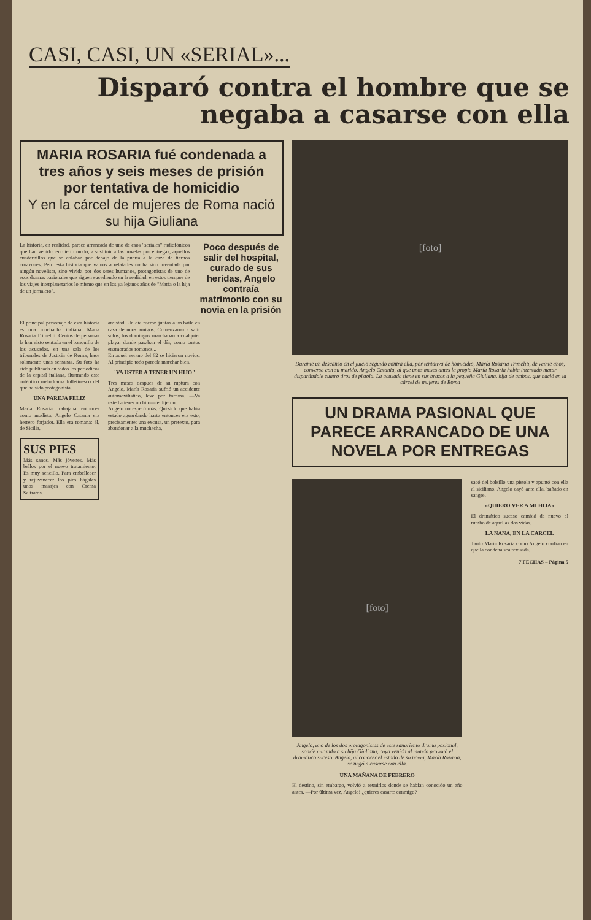CASI, CASI, UN «SERIAL»...
Disparó contra el hombre que se negaba a casarse con ella
MARIA ROSARIA fué condenada a tres años y seis meses de prisión por tentativa de homicidio
Y en la cárcel de mujeres de Roma nació su hija Giuliana
La historia, en realidad, parece arrancada de uno de esos "seriales" radiofónicos que han venido, en cierto modo, a sustituir a las novelas por entregas, aquellos cuadernillos que se colaban por debajo de la puerta a la caza de tiernos corazones. Pero esta historia que vamos a relatarles no ha sido inventada por ningún novelista, sino vivida por dos seres humanos, protagonistas de uno de esos dramas pasionales que siguen sucediendo en la realidad, en estos tiempos de los viajes interplanetarios lo mismo que en los ya lejanos años de "María o la hija de un jornalero".
Poco después de salir del hospital, curado de sus heridas, Angelo contraía matrimonio con su novia en la prisión
El principal personaje de esta historia es una muchacha italiana, María Rosaria Trimeliti. Centos de personas la han visto sentada en el banquillo de los acusados, en una sala de los tribunales de Justicia de Roma, hace solamente unas semanas. Su foto ha sido publicada en todos los periódicos de la capital italiana, ilustrando este auténtico melodrama folletinesco del que ha sido protagonista.
UNA PAREJA FELIZ
María Rosaria trabajaba entonces como modista. Angelo Catania era herrero forjador. Ella era romana; él, de Sicilia.
SUS PIES
Más sanos, Más jóvenes, Más bellos por el nuevo tratamiento. Es muy sencillo. Para embellecer y rejuvenecer los pies hágales unos masajes con Crema Saltratos.
amistad. Un día fueron juntos a un baile en casa de unos amigos. Comenzaron a salir solos; los domingos marchaban a cualquier playa, donde pasaban el día, como tantos enamorados romanos...
En aquel verano del 62 se hicieron novios. Al principio todo parecía marchar bien.
"VA USTED A TENER UN HIJO"
Tres meses después de su ruptura con Angelo, María Rosaria sufrió un accidente automovilístico, leve por fortuna. —Va usted a tener un hijo—le dijeron.
Angelo no esperó más. Quizá lo que había estado aguardando hasta entonces era esto, precisamente: una excusa, un pretexto, para abandonar a la muchacha.
[foto]
Durante un descanso en el juicio seguido contra ella, por tentativa de homicidio, María Rosaria Trimeliti, de veinte años, conversa con su marido, Angelo Catania, al que unos meses antes la propia María Rosaria había intentado matar disparándole cuatro tiros de pistola. La acusada tiene en sus brazos a la pequeña Giuliana, hija de ambos, que nació en la cárcel de mujeres de Roma
UN DRAMA PASIONAL QUE PARECE ARRANCADO DE UNA NOVELA POR ENTREGAS
[foto]
Angelo, uno de los dos protagonistas de este sangriento drama pasional, sonríe mirando a su hija Giuliana, cuya venida al mundo provocó el dramático suceso. Angelo, al conocer el estado de su novia, María Rosaria, se negó a casarse con ella.
UNA MAÑANA DE FEBRERO
El destino, sin embargo, volvió a reunirlos donde se habían conocido un año antes. —Por última vez, Angelo! ¿quieres casarte conmigo?
sacó del bolsillo una pistola y apuntó con ella al siciliano. Angelo cayó ante ella, bañado en sangre.
«QUIERO VER A MI HIJA»
El dramático suceso cambió de nuevo el rumbo de aquellas dos vidas.
LA NANA, EN LA CARCEL
Tanto María Rosaria como Angelo confían en que la condena sea revisada.
7 FECHAS – Página 5